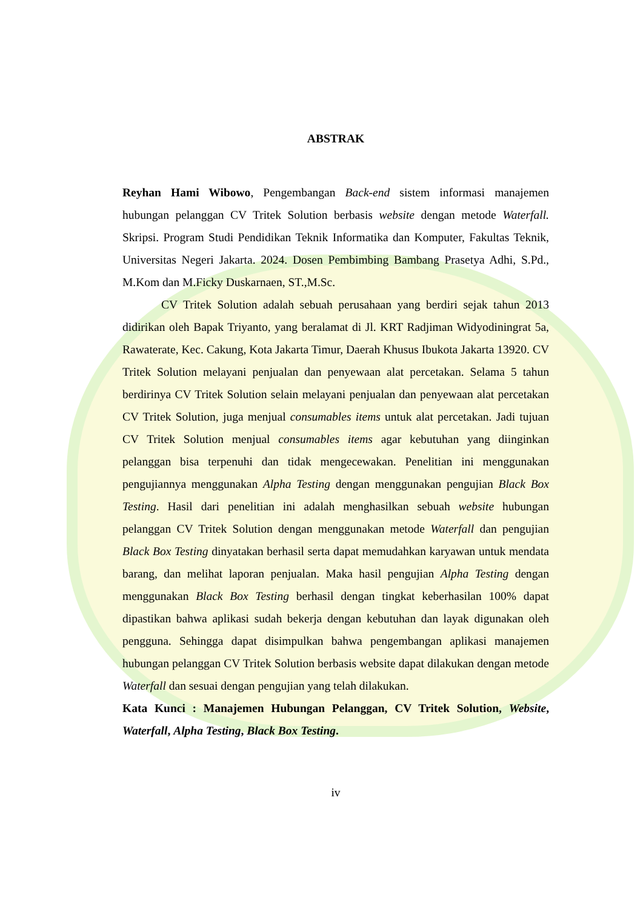ABSTRAK
Reyhan Hami Wibowo, Pengembangan Back-end sistem informasi manajemen hubungan pelanggan CV Tritek Solution berbasis website dengan metode Waterfall. Skripsi. Program Studi Pendidikan Teknik Informatika dan Komputer, Fakultas Teknik, Universitas Negeri Jakarta. 2024. Dosen Pembimbing Bambang Prasetya Adhi, S.Pd., M.Kom dan M.Ficky Duskarnaen, ST.,M.Sc.
CV Tritek Solution adalah sebuah perusahaan yang berdiri sejak tahun 2013 didirikan oleh Bapak Triyanto, yang beralamat di Jl. KRT Radjiman Widyodiningrat 5a, Rawaterate, Kec. Cakung, Kota Jakarta Timur, Daerah Khusus Ibukota Jakarta 13920. CV Tritek Solution melayani penjualan dan penyewaan alat percetakan. Selama 5 tahun berdirinya CV Tritek Solution selain melayani penjualan dan penyewaan alat percetakan CV Tritek Solution, juga menjual consumables items untuk alat percetakan. Jadi tujuan CV Tritek Solution menjual consumables items agar kebutuhan yang diinginkan pelanggan bisa terpenuhi dan tidak mengecewakan. Penelitian ini menggunakan pengujiannya menggunakan Alpha Testing dengan menggunakan pengujian Black Box Testing. Hasil dari penelitian ini adalah menghasilkan sebuah website hubungan pelanggan CV Tritek Solution dengan menggunakan metode Waterfall dan pengujian Black Box Testing dinyatakan berhasil serta dapat memudahkan karyawan untuk mendata barang, dan melihat laporan penjualan. Maka hasil pengujian Alpha Testing dengan menggunakan Black Box Testing berhasil dengan tingkat keberhasilan 100% dapat dipastikan bahwa aplikasi sudah bekerja dengan kebutuhan dan layak digunakan oleh pengguna. Sehingga dapat disimpulkan bahwa pengembangan aplikasi manajemen hubungan pelanggan CV Tritek Solution berbasis website dapat dilakukan dengan metode Waterfall dan sesuai dengan pengujian yang telah dilakukan.
Kata Kunci : Manajemen Hubungan Pelanggan, CV Tritek Solution, Website, Waterfall, Alpha Testing, Black Box Testing.
iv